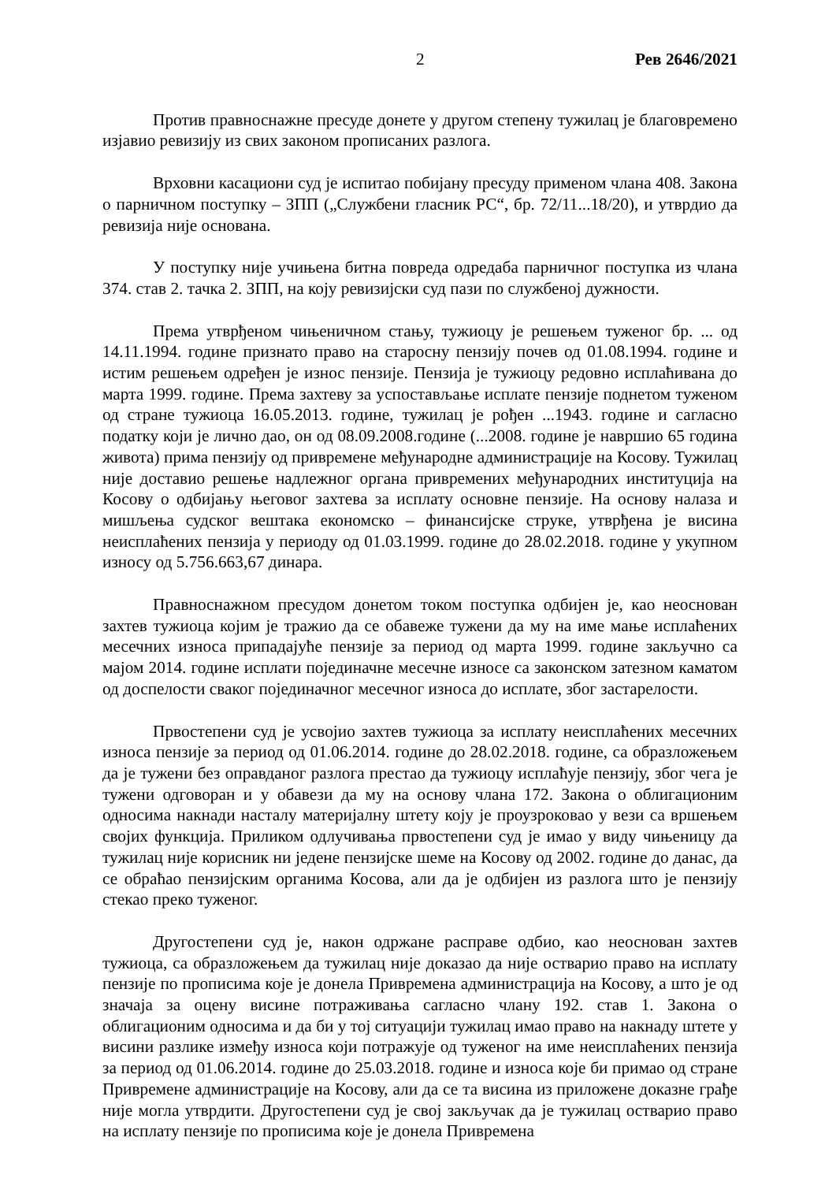2 Рев 2646/2021
Против правноснажне пресуде донете у другом степену тужилац је благовремено изјавио ревизију из свих законом прописаних разлога.
Врховни касациони суд је испитао побијану пресуду применом члана 408. Закона о парничном поступку – ЗПП („Службени гласник РС“, бр. 72/11...18/20), и утврдио да ревизија није основана.
У поступку није учињена битна повреда одредаба парничног поступка из члана 374. став 2. тачка 2. ЗПП, на коју ревизијски суд пази по службеној дужности.
Према утврђеном чињеничном стању, тужиоцу је решењем туженог бр. ... од 14.11.1994. године признато право на старосну пензију почев од 01.08.1994. године и истим решењем одређен је износ пензије. Пензија је тужиоцу редовно исплаћивана до марта 1999. године. Према захтеву за успостављање исплате пензије поднетом туженом од стране тужиоца 16.05.2013. године, тужилац је рођен ...1943. године и сагласно податку који је лично дао, он од 08.09.2008.године (...2008. године је навршио 65 година живота) прима пензију од привремене међународне администрације на Косову. Тужилац није доставио решење надлежног органа привремених међународних институција на Косову о одбијању његовог захтева за исплату основне пензије. На основу налаза и мишљења судског вештака економско – финансијске струке, утврђена је висина неисплаћених пензија у периоду од 01.03.1999. године до 28.02.2018. године у укупном износу од 5.756.663,67 динара.
Правноснажном пресудом донетом током поступка одбијен је, као неоснован захтев тужиоца којим је тражио да се обавеже тужени да му на име мање исплаћених месечних износа припадајуће пензије за период од марта 1999. године закључно са мајом 2014. године исплати појединачне месечне износе са законском затезном каматом од доспелости сваког појединачног месечног износа до исплате, због застарелости.
Првостепени суд је усвојио захтев тужиоца за исплату неисплаћених месечних износа пензије за период од 01.06.2014. године до 28.02.2018. године, са образложењем да је тужени без оправданог разлога престао да тужиоцу исплаћује пензију, због чега је тужени одговоран и у обавези да му на основу члана 172. Закона о облигационим односима накнади насталу материјалну штету коју је проузроковао у вези са вршењем својих функција. Приликом одлучивања првостепени суд је имао у виду чињеницу да тужилац није корисник ни једене пензијске шеме на Косову од 2002. године до данас, да се обраћао пензијским органима Косова, али да је одбијен из разлога што је пензију стекао преко туженог.
Другостепени суд је, након одржане расправе одбио, као неоснован захтев тужиоца, са образложењем да тужилац није доказао да није остварио право на исплату пензије по прописима које је донела Привремена администрација на Косову, а што је од значаја за оцену висине потраживања сагласно члану 192. став 1. Закона о облигационим односима и да би у тој ситуацији тужилац имао право на накнаду штете у висини разлике између износа који потражује од туженог на име неисплаћених пензија за период од 01.06.2014. године до 25.03.2018. године и износа које би примао од стране Привремене администрације на Косову, али да се та висина из приложене доказне грађе није могла утврдити. Другостепени суд је свој закључак да је тужилац остварио право на исплату пензије по прописима које је донела Привремена